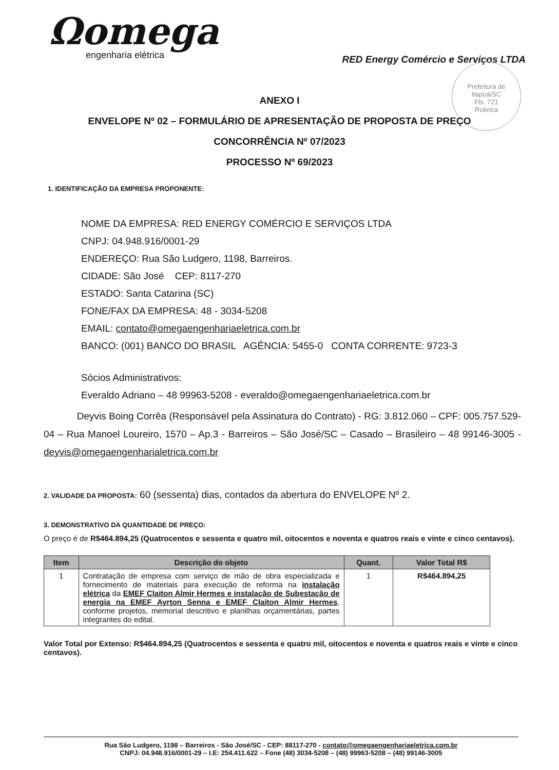Ωomega
engenharia elétrica
RED Energy Comércio e Serviços LTDA
Prefeitura de Itapoá/SC
Fls. 721
Rubrica
ANEXO I
ENVELOPE Nº 02 – FORMULÁRIO DE APRESENTAÇÃO DE PROPOSTA DE PREÇO
CONCORRÊNCIA Nº 07/2023
PROCESSO Nº 69/2023
1. IDENTIFICAÇÃO DA EMPRESA PROPONENTE:
NOME DA EMPRESA: RED ENERGY COMÉRCIO E SERVIÇOS LTDA
CNPJ: 04.948.916/0001-29
ENDEREÇO: Rua São Ludgero, 1198, Barreiros.
CIDADE: São José CEP: 8117-270
ESTADO: Santa Catarina (SC)
FONE/FAX DA EMPRESA: 48 - 3034-5208
EMAIL: contato@omegaengenhariaeletrica.com.br
BANCO: (001) BANCO DO BRASIL AGÊNCIA: 5455-0 CONTA CORRENTE: 9723-3
Sócios Administrativos:
Everaldo Adriano – 48 99963-5208 - everaldo@omegaengenhariaeletrica.com.br
Deyvis Boing Corrêa (Responsável pela Assinatura do Contrato) - RG: 3.812.060 – CPF: 005.757.529-04 – Rua Manoel Loureiro, 1570 – Ap.3 - Barreiros – São José/SC – Casado – Brasileiro – 48 99146-3005 - deyvis@omegaengenharialetrica.com.br
2. VALIDADE DA PROPOSTA: 60 (sessenta) dias, contados da abertura do ENVELOPE Nº 2.
3. DEMONSTRATIVO DA QUANTIDADE DE PREÇO:
O preço é de R$464.894,25 (Quatrocentos e sessenta e quatro mil, oitocentos e noventa e quatros reais e vinte e cinco centavos).
| Item | Descrição do objeto | Quant. | Valor Total R$ |
| --- | --- | --- | --- |
| 1 | Contratação de empresa com serviço de mão de obra especializada e fornecimento de materiais para execução de reforma na instalação elétrica da EMEF Claiton Almir Hermes e instalação de Subestação de energia na EMEF Ayrton Senna e EMEF Claiton Almir Hermes , conforme projetos, memorial descritivo e planilhas orçamentárias, partes integrantes do edital. | 1 | R$464.894,25 |
Valor Total por Extenso: R$464.894,25 (Quatrocentos e sessenta e quatro mil, oitocentos e noventa e quatros reais e vinte e cinco centavos).
Rua São Ludgero, 1198 – Barreiros - São José/SC - CEP: 88117-270 - contato@omegaengenhariaeletrica.com.br
CNPJ: 04.948.916/0001-29 – I.E: 254.411.622 – Fone (48) 3034-5208 – (48) 99963-5208 – (48) 99146-3005